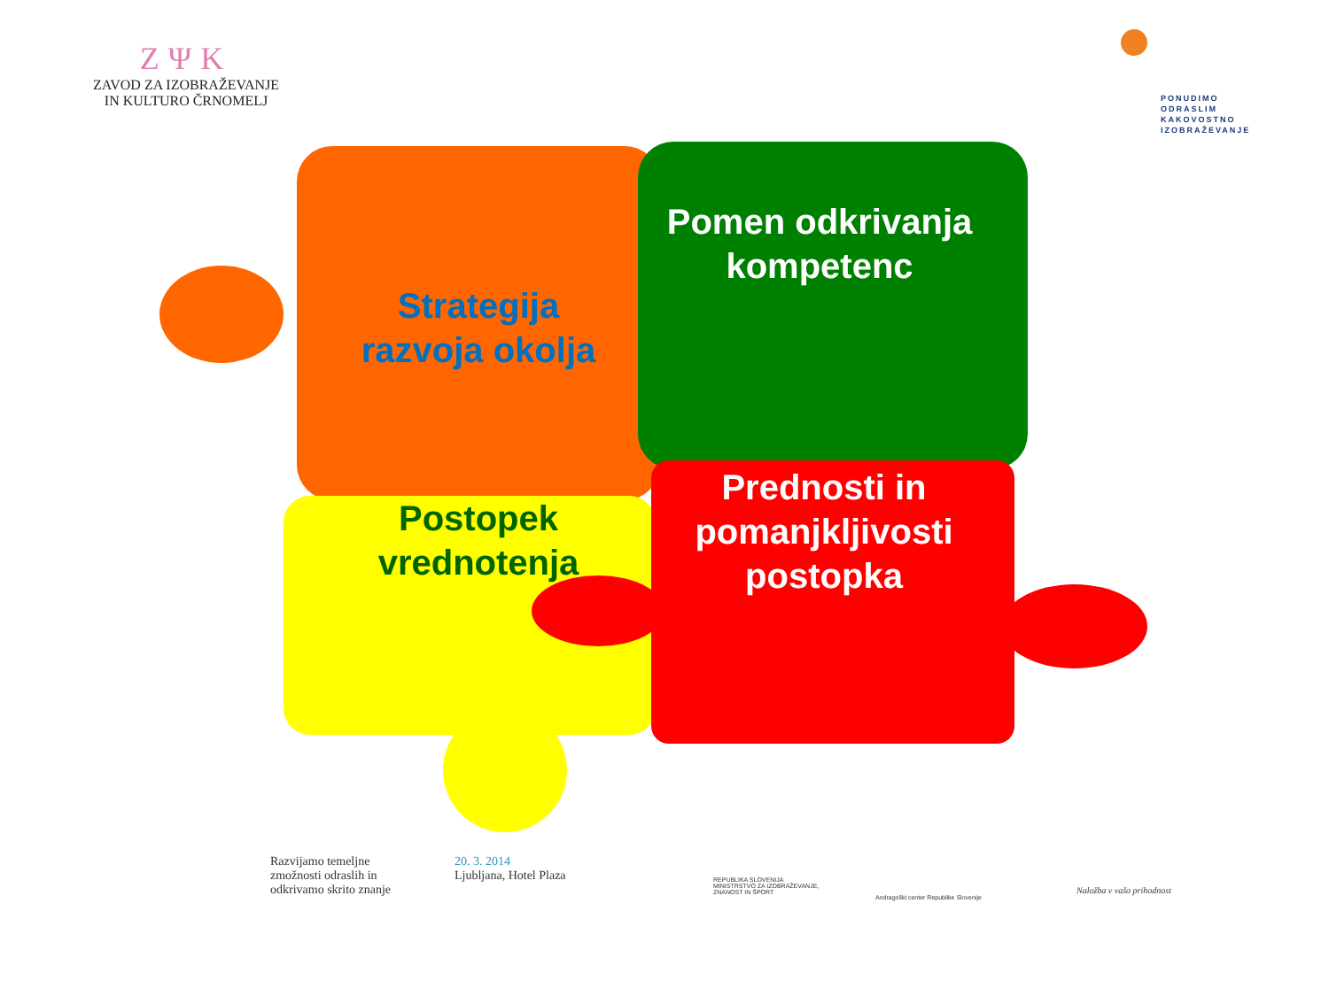ZΨK
ZAVOD ZA IZOBRAŽEVANJE
IN KULTURO ČRNOMELJ
PONUDIMO
ODRASLIM
KAKOVOSTNO
IZOBRAŽEVANJE
Pomen odkrivanja kompetenc
Strategija razvoja okolja
Postopek vrednotenja
Prednosti in pomanjkljivosti postopka
Razvijamo temeljne
zmožnosti odraslih in
odkrivamo skrito znanje
20. 3. 2014
Ljubljana, Hotel Plaza
REPUBLIKA SLOVENIJA
MINISTRSTVO ZA IZOBRAŽEVANJE,
ZNANOST IN ŠPORT
Andragoški center Republike Slovenije
Naložba v vašo prihodnost